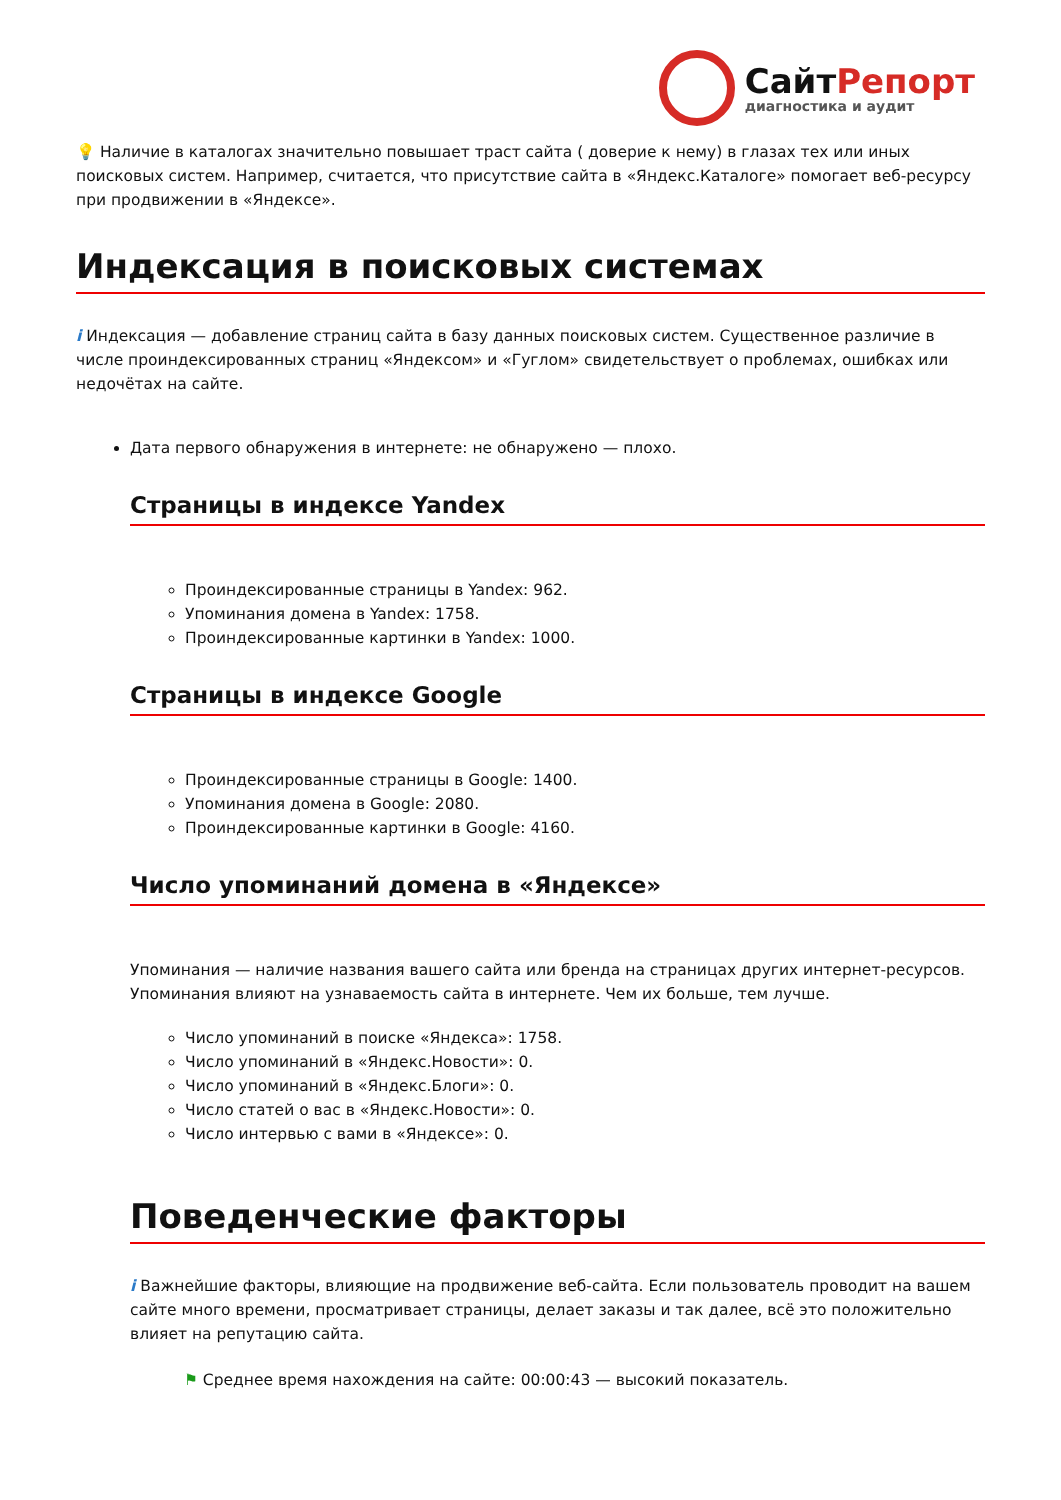СайтРепорт
диагностика и аудит
💡 Наличие в каталогах значительно повышает траст сайта ( доверие к нему) в глазах тех или иных поисковых систем. Например, считается, что присутствие сайта в «Яндекс.Каталоге» помогает веб-ресурсу при продвижении в «Яндексе».
Индексация в поисковых системах
i Индексация — добавление страниц сайта в базу данных поисковых систем. Существенное различие в числе проиндексированных страниц «Яндексом» и «Гуглом» свидетельствует о проблемах, ошибках или недочётах на сайте.
Дата первого обнаружения в интернете: не обнаружено — плохо.
Страницы в индексе Yandex
Проиндексированные страницы в Yandex: 962.
Упоминания домена в Yandex: 1758.
Проиндексированные картинки в Yandex: 1000.
Страницы в индексе Google
Проиндексированные страницы в Google: 1400.
Упоминания домена в Google: 2080.
Проиндексированные картинки в Google: 4160.
Число упоминаний домена в «Яндексе»
Упоминания — наличие названия вашего сайта или бренда на страницах других интернет-ресурсов. Упоминания влияют на узнаваемость сайта в интернете. Чем их больше, тем лучше.
Число упоминаний в поиске «Яндекса»: 1758.
Число упоминаний в «Яндекс.Новости»: 0.
Число упоминаний в «Яндекс.Блоги»: 0.
Число статей о вас в «Яндекс.Новости»: 0.
Число интервью с вами в «Яндексе»: 0.
Поведенческие факторы
i Важнейшие факторы, влияющие на продвижение веб-сайта. Если пользователь проводит на вашем сайте много времени, просматривает страницы, делает заказы и так далее, всё это положительно влияет на репутацию сайта.
⚑ Среднее время нахождения на сайте: 00:00:43 — высокий показатель.